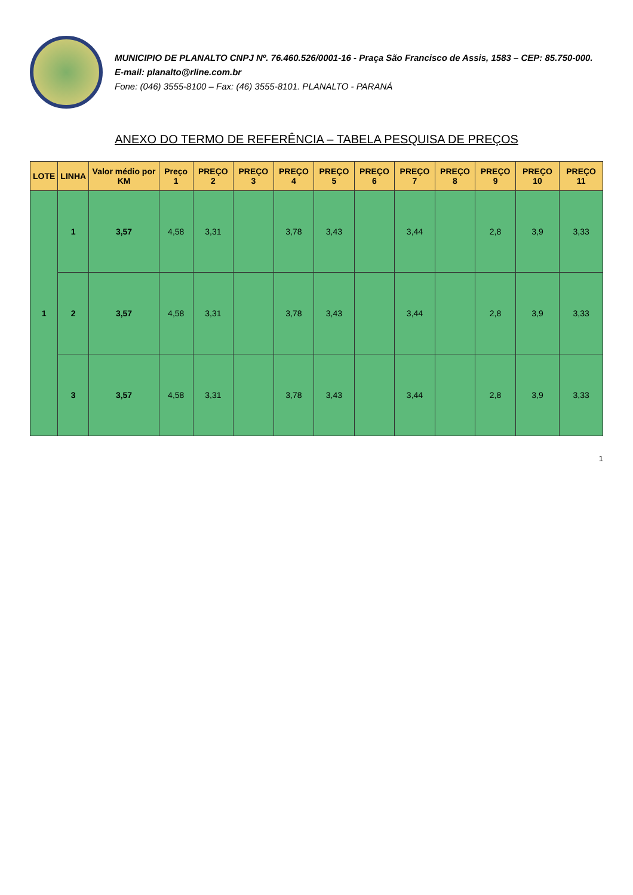MUNICIPIO DE PLANALTO CNPJ Nº. 76.460.526/0001-16 - Praça São Francisco de Assis, 1583 – CEP: 85.750-000. E-mail: planalto@rline.com.br
Fone: (046) 3555-8100 – Fax: (46) 3555-8101. PLANALTO - PARANÁ
ANEXO DO TERMO DE REFERÊNCIA – TABELA PESQUISA DE PREÇOS
| LOTE | LINHA | Valor médio por KM | Preço 1 | PREÇO 2 | PREÇO 3 | PREÇO 4 | PREÇO 5 | PREÇO 6 | PREÇO 7 | PREÇO 8 | PREÇO 9 | PREÇO 10 | PREÇO 11 |
| --- | --- | --- | --- | --- | --- | --- | --- | --- | --- | --- | --- | --- | --- |
| 1 | 1 | 3,57 | 4,58 | 3,31 | | 3,78 | 3,43 | | 3,44 | | 2,8 | 3,9 | 3,33 |
| | 2 | 3,57 | 4,58 | 3,31 | | 3,78 | 3,43 | | 3,44 | | 2,8 | 3,9 | 3,33 |
| | 3 | 3,57 | 4,58 | 3,31 | | 3,78 | 3,43 | | 3,44 | | 2,8 | 3,9 | 3,33 |
1